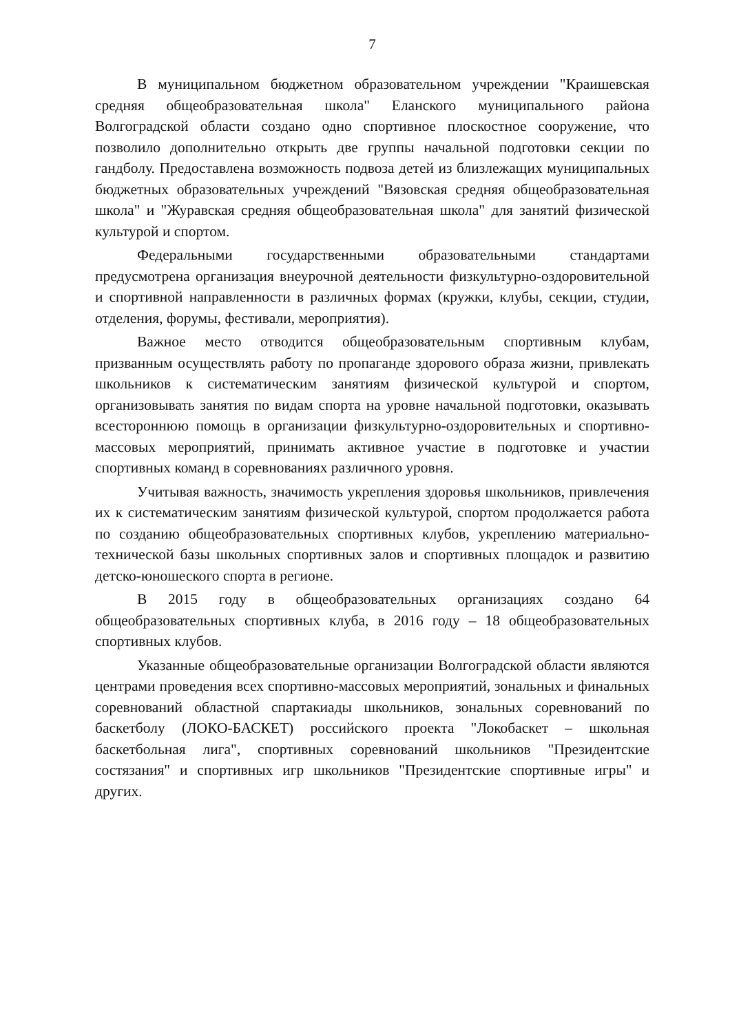7
В муниципальном бюджетном образовательном учреждении "Краишевская средняя общеобразовательная школа" Еланского муниципального района Волгоградской области создано одно спортивное плоскостное сооружение, что позволило дополнительно открыть две группы начальной подготовки секции по гандболу. Предоставлена возможность подвоза детей из близлежащих муниципальных бюджетных образовательных учреждений "Вязовская средняя общеобразовательная школа" и "Журавская средняя общеобразовательная школа" для занятий физической культурой и спортом.
Федеральными государственными образовательными стандартами предусмотрена организация внеурочной деятельности физкультурно-оздоровительной и спортивной направленности в различных формах (кружки, клубы, секции, студии, отделения, форумы, фестивали, мероприятия).
Важное место отводится общеобразовательным спортивным клубам, призванным осуществлять работу по пропаганде здорового образа жизни, привлекать школьников к систематическим занятиям физической культурой и спортом, организовывать занятия по видам спорта на уровне начальной подготовки, оказывать всестороннюю помощь в организации физкультурно-оздоровительных и спортивно-массовых мероприятий, принимать активное участие в подготовке и участии спортивных команд в соревнованиях различного уровня.
Учитывая важность, значимость укрепления здоровья школьников, привлечения их к систематическим занятиям физической культурой, спортом продолжается работа по созданию общеобразовательных спортивных клубов, укреплению материально-технической базы школьных спортивных залов и спортивных площадок и развитию детско-юношеского спорта в регионе.
В 2015 году в общеобразовательных организациях создано 64 общеобразовательных спортивных клуба, в 2016 году – 18 общеобразовательных спортивных клубов.
Указанные общеобразовательные организации Волгоградской области являются центрами проведения всех спортивно-массовых мероприятий, зональных и финальных соревнований областной спартакиады школьников, зональных соревнований по баскетболу (ЛОКО-БАСКЕТ) российского проекта "Локобаскет – школьная баскетбольная лига", спортивных соревнований школьников "Президентские состязания" и спортивных игр школьников "Президентские спортивные игры" и других.